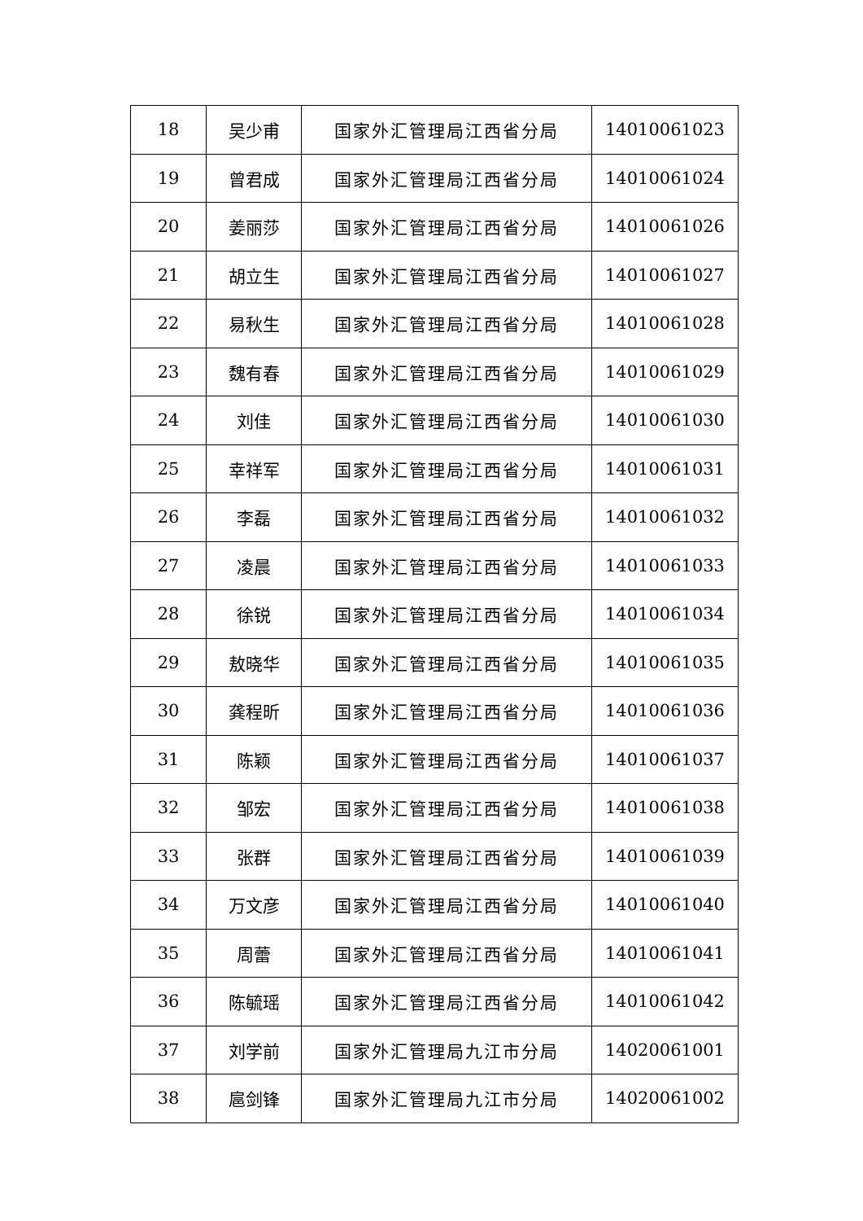| 18 | 吴少甫 | 国家外汇管理局江西省分局 | 14010061023 |
| 19 | 曾君成 | 国家外汇管理局江西省分局 | 14010061024 |
| 20 | 姜丽莎 | 国家外汇管理局江西省分局 | 14010061026 |
| 21 | 胡立生 | 国家外汇管理局江西省分局 | 14010061027 |
| 22 | 易秋生 | 国家外汇管理局江西省分局 | 14010061028 |
| 23 | 魏有春 | 国家外汇管理局江西省分局 | 14010061029 |
| 24 | 刘佳 | 国家外汇管理局江西省分局 | 14010061030 |
| 25 | 幸祥军 | 国家外汇管理局江西省分局 | 14010061031 |
| 26 | 李磊 | 国家外汇管理局江西省分局 | 14010061032 |
| 27 | 凌晨 | 国家外汇管理局江西省分局 | 14010061033 |
| 28 | 徐锐 | 国家外汇管理局江西省分局 | 14010061034 |
| 29 | 敖晓华 | 国家外汇管理局江西省分局 | 14010061035 |
| 30 | 龚程昕 | 国家外汇管理局江西省分局 | 14010061036 |
| 31 | 陈颖 | 国家外汇管理局江西省分局 | 14010061037 |
| 32 | 邹宏 | 国家外汇管理局江西省分局 | 14010061038 |
| 33 | 张群 | 国家外汇管理局江西省分局 | 14010061039 |
| 34 | 万文彦 | 国家外汇管理局江西省分局 | 14010061040 |
| 35 | 周蕾 | 国家外汇管理局江西省分局 | 14010061041 |
| 36 | 陈毓瑶 | 国家外汇管理局江西省分局 | 14010061042 |
| 37 | 刘学前 | 国家外汇管理局九江市分局 | 14020061001 |
| 38 | 扈剑锋 | 国家外汇管理局九江市分局 | 14020061002 |